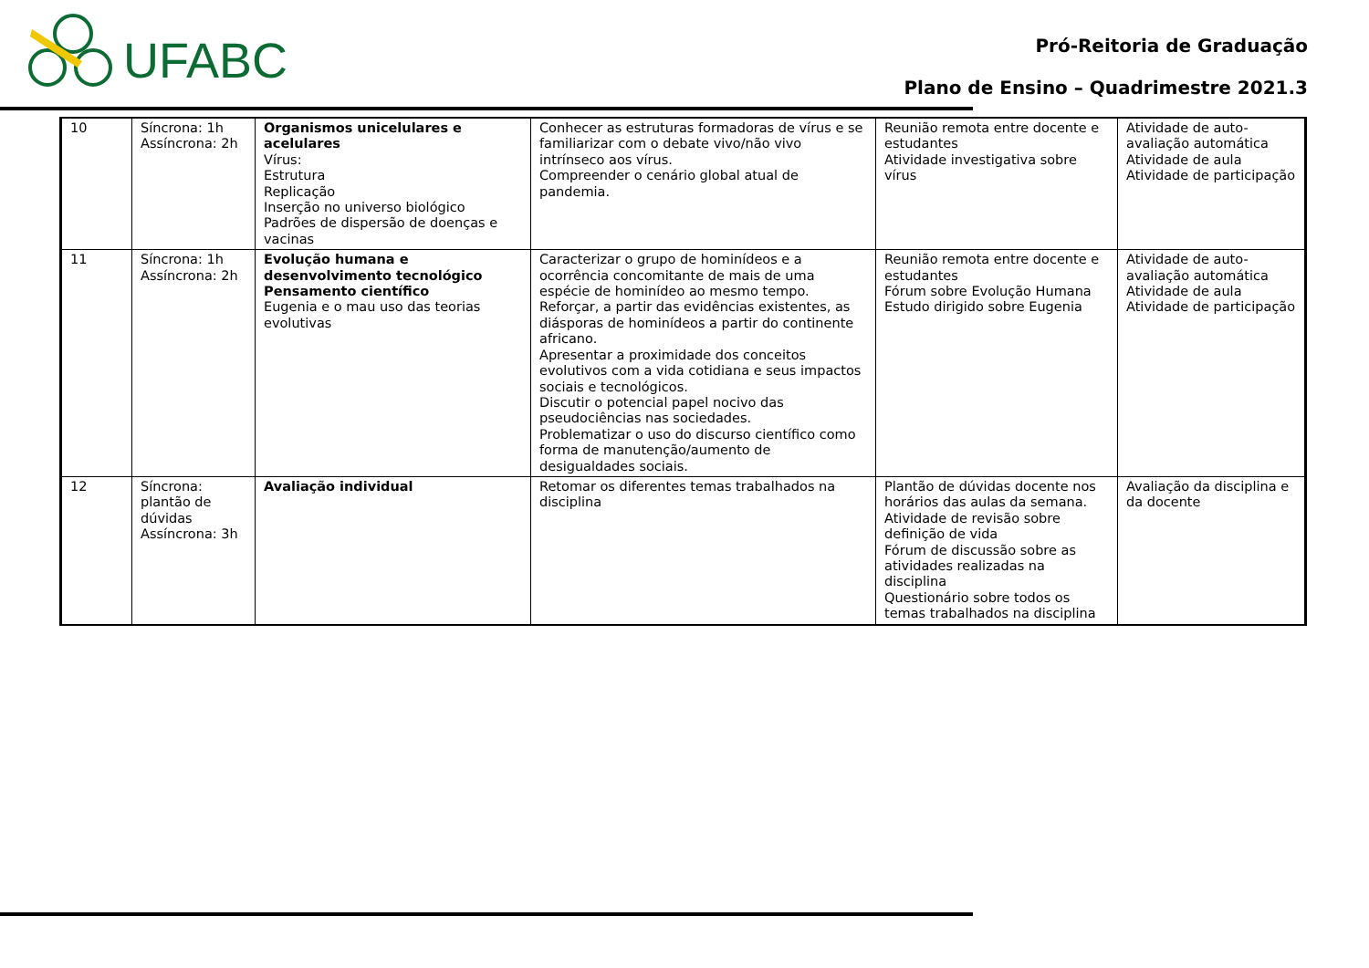UFABC
Pró-Reitoria de Graduação
Plano de Ensino – Quadrimestre 2021.3
| 10 | Síncrona: 1h Assíncrona: 2h | Organismos unicelulares e acelulares Vírus: Estrutura Replicação Inserção no universo biológico Padrões de dispersão de doenças e vacinas | Conhecer as estruturas formadoras de vírus e se familiarizar com o debate vivo/não vivo intrínseco aos vírus. Compreender o cenário global atual de pandemia. | Reunião remota entre docente e estudantes Atividade investigativa sobre vírus | Atividade de auto-avaliação automática Atividade de aula Atividade de participação |
| 11 | Síncrona: 1h Assíncrona: 2h | Evolução humana e desenvolvimento tecnológico Pensamento científico Eugenia e o mau uso das teorias evolutivas | Caracterizar o grupo de hominídeos e a ocorrência concomitante de mais de uma espécie de hominídeo ao mesmo tempo. Reforçar, a partir das evidências existentes, as diásporas de hominídeos a partir do continente africano. Apresentar a proximidade dos conceitos evolutivos com a vida cotidiana e seus impactos sociais e tecnológicos. Discutir o potencial papel nocivo das pseudociências nas sociedades. Problematizar o uso do discurso científico como forma de manutenção/aumento de desigualdades sociais. | Reunião remota entre docente e estudantes Fórum sobre Evolução Humana Estudo dirigido sobre Eugenia | Atividade de auto-avaliação automática Atividade de aula Atividade de participação |
| 12 | Síncrona: plantão de dúvidas Assíncrona: 3h | Avaliação individual | Retomar os diferentes temas trabalhados na disciplina | Plantão de dúvidas docente nos horários das aulas da semana. Atividade de revisão sobre definição de vida Fórum de discussão sobre as atividades realizadas na disciplina Questionário sobre todos os temas trabalhados na disciplina | Avaliação da disciplina e da docente |